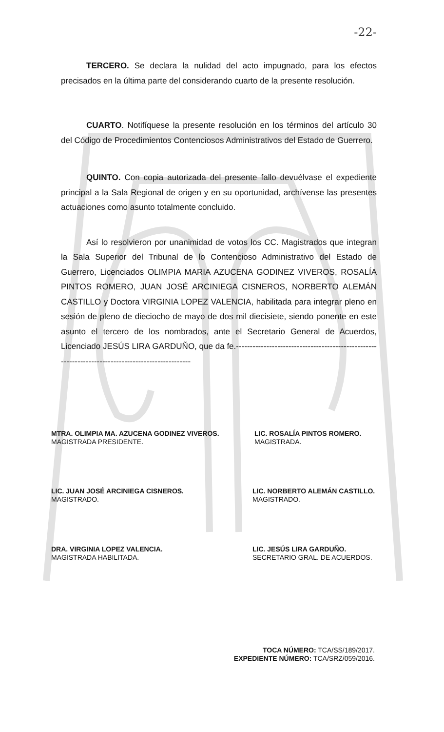-22-
TERCERO. Se declara la nulidad del acto impugnado, para los efectos precisados en la última parte del considerando cuarto de la presente resolución.
CUARTO. Notifíquese la presente resolución en los términos del artículo 30 del Código de Procedimientos Contenciosos Administrativos del Estado de Guerrero.
QUINTO. Con copia autorizada del presente fallo devuélvase el expediente principal a la Sala Regional de origen y en su oportunidad, archívense las presentes actuaciones como asunto totalmente concluido.
Así lo resolvieron por unanimidad de votos los CC. Magistrados que integran la Sala Superior del Tribunal de lo Contencioso Administrativo del Estado de Guerrero, Licenciados OLIMPIA MARIA AZUCENA GODINEZ VIVEROS, ROSALÍA PINTOS ROMERO, JUAN JOSÉ ARCINIEGA CISNEROS, NORBERTO ALEMÁN CASTILLO y Doctora VIRGINIA LOPEZ VALENCIA, habilitada para integrar pleno en sesión de pleno de dieciocho de mayo de dos mil diecisiete, siendo ponente en este asunto el tercero de los nombrados, ante el Secretario General de Acuerdos, Licenciado JESÚS LIRA GARDUÑO, que da fe.--------------------------------------------------------------------------------------------------
MTRA. OLIMPIA MA. AZUCENA GODINEZ VIVEROS.
MAGISTRADA PRESIDENTE.
LIC. ROSALÍA PINTOS ROMERO.
MAGISTRADA.
LIC. JUAN JOSÉ ARCINIEGA CISNEROS.
MAGISTRADO.
LIC. NORBERTO ALEMÁN CASTILLO.
MAGISTRADO.
DRA. VIRGINIA LOPEZ VALENCIA.
MAGISTRADA HABILITADA.
LIC. JESÚS LIRA GARDUÑO.
SECRETARIO GRAL. DE ACUERDOS.
TOCA NÚMERO: TCA/SS/189/2017.
EXPEDIENTE NÚMERO: TCA/SRZ/059/2016.